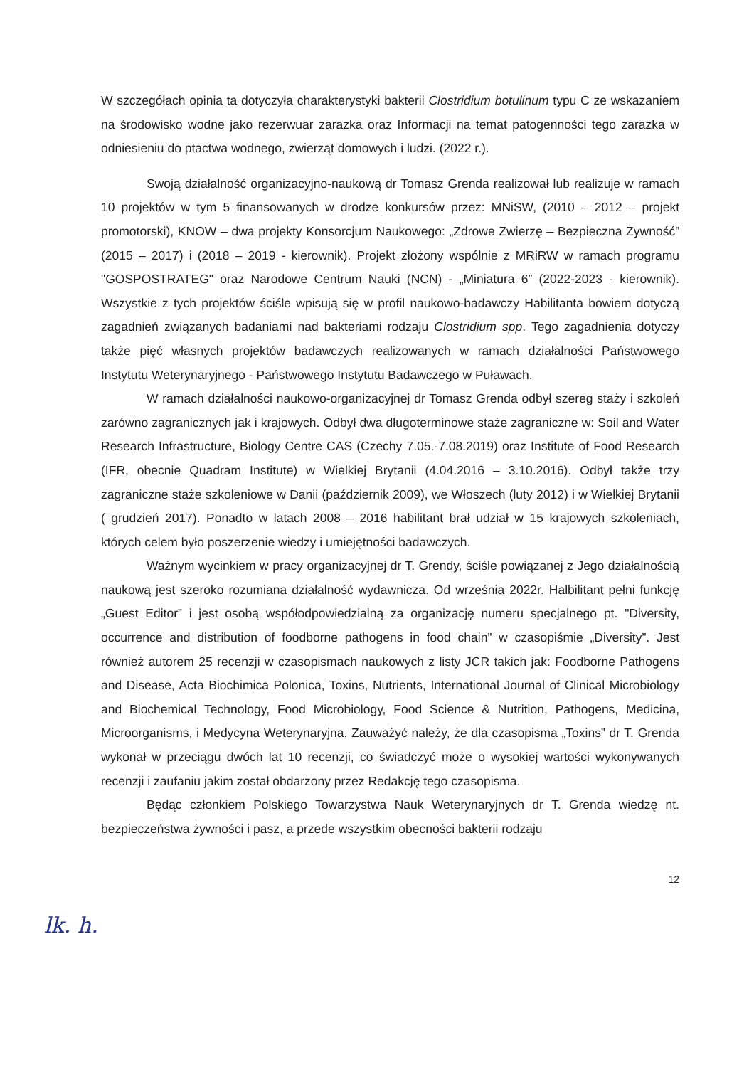W szczegółach opinia ta dotyczyła charakterystyki bakterii Clostridium botulinum typu C ze wskazaniem na środowisko wodne jako rezerwuar zarazka oraz Informacji na temat patogenności tego zarazka w odniesieniu do ptactwa wodnego, zwierząt domowych i ludzi. (2022 r.).
Swoją działalność organizacyjno-naukową dr Tomasz Grenda realizował lub realizuje w ramach 10 projektów w tym 5 finansowanych w drodze konkursów przez: MNiSW, (2010 – 2012 – projekt promotorski), KNOW – dwa projekty Konsorcjum Naukowego: „Zdrowe Zwierzę – Bezpieczna Żywność” (2015 – 2017) i (2018 – 2019 - kierownik). Projekt złożony wspólnie z MRiRW w ramach programu "GOSPOSTRATEG" oraz Narodowe Centrum Nauki (NCN) - „Miniatura 6” (2022-2023 - kierownik). Wszystkie z tych projektów ściśle wpisują się w profil naukowo-badawczy Habilitanta bowiem dotyczą zagadnień związanych badaniami nad bakteriami rodzaju Clostridium spp. Tego zagadnienia dotyczy także pięć własnych projektów badawczych realizowanych w ramach działalności Państwowego Instytutu Weterynaryjnego - Państwowego Instytutu Badawczego w Puławach.
W ramach działalności naukowo-organizacyjnej dr Tomasz Grenda odbył szereg staży i szkoleń zarówno zagranicznych jak i krajowych. Odbył dwa długoterminowe staże zagraniczne w: Soil and Water Research Infrastructure, Biology Centre CAS (Czechy 7.05.-7.08.2019) oraz Institute of Food Research (IFR, obecnie Quadram Institute) w Wielkiej Brytanii (4.04.2016 – 3.10.2016). Odbył także trzy zagraniczne staże szkoleniowe w Danii (październik 2009), we Włoszech (luty 2012) i w Wielkiej Brytanii ( grudzień 2017). Ponadto w latach 2008 – 2016 habilitant brał udział w 15 krajowych szkoleniach, których celem było poszerzenie wiedzy i umiejętności badawczych.
Ważnym wycinkiem w pracy organizacyjnej dr T. Grendy, ściśle powiązanej z Jego działalnością naukową jest szeroko rozumiana działalność wydawnicza. Od września 2022r. Halbilitant pełni funkcję „Guest Editor” i jest osobą współodpowiedzialną za organizację numeru specjalnego pt. "Diversity, occurrence and distribution of foodborne pathogens in food chain” w czasopiśmie „Diversity”. Jest również autorem 25 recenzji w czasopismach naukowych z listy JCR takich jak: Foodborne Pathogens and Disease, Acta Biochimica Polonica, Toxins, Nutrients, International Journal of Clinical Microbiology and Biochemical Technology, Food Microbiology, Food Science & Nutrition, Pathogens, Medicina, Microorganisms, i Medycyna Weterynaryjna. Zauważyć należy, że dla czasopisma „Toxins” dr T. Grenda wykonał w przeciągu dwóch lat 10 recenzji, co świadczyć może o wysokiej wartości wykonywanych recenzji i zaufaniu jakim został obdarzony przez Redakcję tego czasopisma.
Będąc członkiem Polskiego Towarzystwa Nauk Weterynaryjnych dr T. Grenda wiedzę nt. bezpieczeństwa żywności i pasz, a przede wszystkim obecności bakterii rodzaju
12
lk. h.